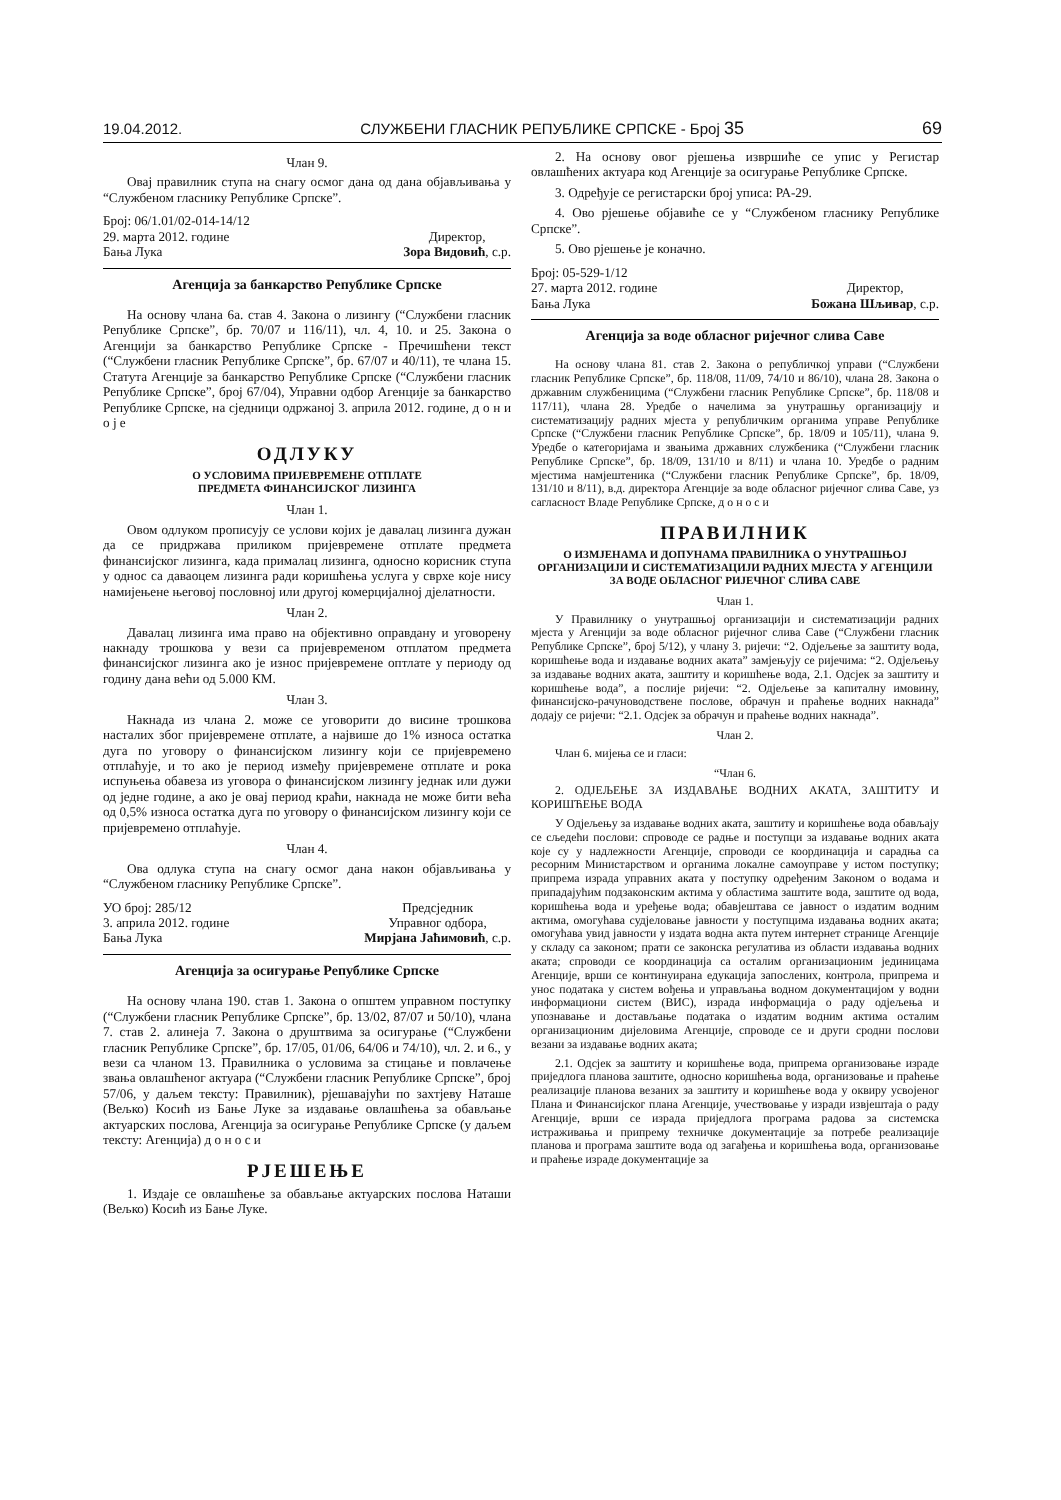19.04.2012. СЛУЖБЕНИ ГЛАСНИК РЕПУБЛИКЕ СРПСКЕ - Број 35 69
Члан 9.
Овај правилник ступа на снагу осмог дана од дана објављивања у “Службеном гласнику Републике Српске”.
Број: 06/1.01/02-014-14/12
29. марта 2012. године
Бања Лука
Директор,
Зора Видовић, с.р.
Агенција за банкарство Републике Српске
На основу члана 6а. став 4. Закона о лизингу (“Службени гласник Републике Српске”, бр. 70/07 и 116/11), чл. 4, 10. и 25. Закона о Агенцији за банкарство Републике Српске - Пречишћени текст (“Службени гласник Републике Српске”, бр. 67/07 и 40/11), те члана 15. Статута Агенције за банкарство Републике Српске (“Службени гласник Републике Српске”, број 67/04), Управни одбор Агенције за банкарство Републике Српске, на сједници одржаној 3. априла 2012. године, д о н и о ј е
ОДЛУКУ
О УСЛОВИМА ПРИЈЕВРЕМЕНЕ ОТПЛАТЕ
ПРЕДМЕТА ФИНАНСИЈСКОГ ЛИЗИНГА
Члан 1.
Овом одлуком прописују се услови којих је давалац лизинга дужан да се придржава приликом пријевремене отплате предмета финансијског лизинга, када прималац лизинга, односно корисник ступа у однос са даваоцем лизинга ради коришћења услуга у сврхе које нису намијењене његовој пословној или другој комерцијалној дјелатности.
Члан 2.
Давалац лизинга има право на објективно оправдану и уговорену накнаду трошкова у вези са пријевременом отплатом предмета финансијског лизинга ако је износ пријевремене оптлате у периоду од годину дана већи од 5.000 КМ.
Члан 3.
Накнада из члана 2. може се уговорити до висине трошкова насталих због пријевремене отплате, а највише до 1% износа остатка дуга по уговору о финансијском лизингу који се пријевремено отплаћује, и то ако је период између пријевремене отплате и рока испуњења обавеза из уговора о финансијском лизингу једнак или дужи од једне године, а ако је овај период краћи, накнада не може бити већа од 0,5% износа остатка дуга по уговору о финансијском лизингу који се пријевремено отплаћује.
Члан 4.
Ова одлука ступа на снагу осмог дана након објављивања у “Службеном гласнику Републике Српске”.
УО број: 285/12
3. априла 2012. године
Бања Лука
Предсједник
Управног одбора,
Мирјана Јаћимовић, с.р.
Агенција за осигурање Републике Српске
На основу члана 190. став 1. Закона о општем управном поступку (“Службени гласник Републике Српске”, бр. 13/02, 87/07 и 50/10), члана 7. став 2. алинеја 7. Закона о друштвима за осигурање (“Службени гласник Републике Српске”, бр. 17/05, 01/06, 64/06 и 74/10), чл. 2. и 6., у вези са чланом 13. Правилника о условима за стицање и повлачење звања овлашћеног актуара (“Службени гласник Републике Српске”, број 57/06, у даљем тексту: Правилник), рјешавајући по захтјеву Наташе (Вељко) Косић из Бање Луке за издавање овлашћења за обављање актуарских послова, Агенција за осигурање Републике Српске (у даљем тексту: Агенција) д о н о с и
РЈЕШЕЊЕ
1. Издаје се овлашћење за обављање актуарских послова Наташи (Вељко) Косић из Бање Луке.
2. На основу овог рјешења извршиће се упис у Регистар овлашћених актуара код Агенције за осигурање Републике Српске.
3. Одређује се регистарски број уписа: РА-29.
4. Ово рјешење објавиће се у “Службеном гласнику Републике Српске”.
5. Ово рјешење је коначно.
Број: 05-529-1/12
27. марта 2012. године
Бања Лука
Директор,
Божана Шљивар, с.р.
Агенција за воде обласног ријечног слива Саве
На основу члана 81. став 2. Закона о републичкој управи (“Службени гласник Републике Српске”, бр. 118/08, 11/09, 74/10 и 86/10), члана 28. Закона о државним службеницима (“Службени гласник Републике Српске”, бр. 118/08 и 117/11), члана 28. Уредбе о начелима за унутрашњу организацију и систематизацију радних мјеста у републичким органима управе Републике Српске (“Службени гласник Републике Српске”, бр. 18/09 и 105/11), члана 9. Уредбе о категоријама и звањима државних службеника (“Службени гласник Републике Српске”, бр. 18/09, 131/10 и 8/11) и члана 10. Уредбе о радним мјестима намјештеника (“Службени гласник Републике Српске”, бр. 18/09, 131/10 и 8/11), в.д. директора Агенције за воде обласног ријечног слива Саве, уз сагласност Владе Републике Српске, д о н о с и
ПРАВИЛНИК
О ИЗМЈЕНАМА И ДОПУНАМА ПРАВИЛНИКА О УНУТРАШЊОЈ ОРГАНИЗАЦИЈИ И СИСТЕМАТИЗАЦИЈИ РАДНИХ МЈЕСТА У АГЕНЦИЈИ ЗА ВОДЕ ОБЛАСНОГ РИЈЕЧНОГ СЛИВА САВЕ
Члан 1.
У Правилнику о унутрашњој организацији и систематизацији радних мјеста у Агенцији за воде обласног ријечног слива Саве (“Службени гласник Републике Српске”, број 5/12), у члану 3. ријечи: “2. Одјељење за заштиту вода, коришћење вода и издавање водних аката” замјењују се ријечима: “2. Одјељењу за издавање водних аката, заштиту и коришћење вода, 2.1. Одсјек за заштиту и коришћење вода”, а послије ријечи: “2. Одјељење за капиталну имовину, финансијско-рачуноводствене послове, обрачун и праћење водних накнада” додају се ријечи: “2.1. Одсјек за обрачун и праћење водних накнада”.
Члан 2.
Члан 6. мијења се и гласи:
“Члан 6.
2. ОДЈЕЉЕЊЕ ЗА ИЗДАВАЊЕ ВОДНИХ АКАТА, ЗАШТИТУ И КОРИШЋЕЊЕ ВОДА
У Одјељењу за издавање водних аката, заштиту и коришћење вода обављају се сљедећи послови: спроводе се радње и поступци за издавање водних аката које су у надлежности Агенције, спроводи се координација и сарадња са ресорним Министарством и органима локалне самоуправе у истом поступку; припрема израда управних аката у поступку одређеним Законом о водама и припадајућим подзаконским актима у областима заштите вода, заштите од вода, коришћења вода и уређење вода; обавјештава се јавност о издатим водним актима, омогућава судјеловање јавности у поступцима издавања водних аката; омогућава увид јавности у издата водна акта путем интернет странице Агенције у складу са законом; прати се законска регулатива из области издавања водних аката; спроводи се координација са осталим организационим јединицама Агенције, врши се континуирана едукација запослених, контрола, припрема и унос података у систем вођења и управљања водном документацијом у водни информациони систем (ВИС), израда информација о раду одјељења и упознавање и достављање података о издатим водним актима осталим организационим дијеловима Агенције, спроводе се и други сродни послови везани за издавање водних аката;
2.1. Одсјек за заштиту и коришћење вода, припрема организовање израде приједлога планова заштите, односно коришћења вода, организовање и праћење реализације планова везаних за заштиту и коришћење вода у оквиру усвојеног Плана и Финансијског плана Агенције, учествовање у изради извјештаја о раду Агенције, врши се израда приједлога програма радова за системска истраживања и припрему техничке документације за потребе реализације планова и програма заштите вода од загађења и коришћења вода, организовање и праћење израде документације за